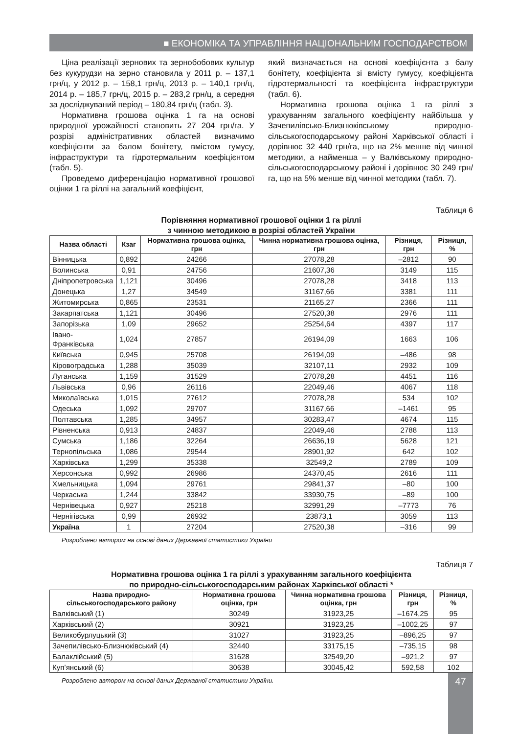■ ЕКОНОМІКА ТА УПРАВЛІННЯ НАЦІОНАЛЬНИМ ГОСПОДАРСТВОМ
Ціна реалізації зернових та зернобобових культур без кукурудзи на зерно становила у 2011 р. – 137,1 грн/ц, у 2012 р. – 158,1 грн/ц, 2013 р. – 140,1 грн/ц, 2014 р. – 185,7 грн/ц, 2015 р. – 283,2 грн/ц, а середня за досліджуваний період – 180,84 грн/ц (табл. 3).
Нормативна грошова оцінка 1 га на основі природної урожайності становить 27 204 грн/га. У розрізі адміністративних областей визначимо коефіцієнти за балом бонітету, вмістом гумусу, інфраструктури та гідротермальним коефіцієнтом (табл. 5).
Проведемо диференціацію нормативної грошової оцінки 1 га ріллі на загальний коефіцієнт,
який визначається на основі коефіцієнта з балу бонітету, коефіцієнта зі вмісту гумусу, коефіцієнта гідротермальності та коефіцієнта інфраструктури (табл. 6).
Нормативна грошова оцінка 1 га ріллі з урахуванням загального коефіцієнту найбільша у Зачепилівсько-Близнюківському природно-сільськогосподарському районі Харківської області і дорівнює 32 440 грн/га, що на 2% менше від чинної методики, а найменша – у Валківському природно-сільськогосподарському районі і дорівнює 30 249 грн/га, що на 5% менше від чинної методики (табл. 7).
Таблиця 6
Порівняння нормативної грошової оцінки 1 га ріллі
з чинною методикою в розрізі областей України
| Назва області | Кзаг | Нормативна грошова оцінка, грн | Чинна нормативна грошова оцінка, грн | Різниця, грн | Різниця, % |
| --- | --- | --- | --- | --- | --- |
| Вінницька | 0,892 | 24266 | 27078,28 | –2812 | 90 |
| Волинська | 0,91 | 24756 | 21607,36 | 3149 | 115 |
| Дніпропетровська | 1,121 | 30496 | 27078,28 | 3418 | 113 |
| Донецька | 1,27 | 34549 | 31167,66 | 3381 | 111 |
| Житомирська | 0,865 | 23531 | 21165,27 | 2366 | 111 |
| Закарпатська | 1,121 | 30496 | 27520,38 | 2976 | 111 |
| Запорізька | 1,09 | 29652 | 25254,64 | 4397 | 117 |
| Івано-Франківська | 1,024 | 27857 | 26194,09 | 1663 | 106 |
| Київська | 0,945 | 25708 | 26194,09 | –486 | 98 |
| Кіровоградська | 1,288 | 35039 | 32107,11 | 2932 | 109 |
| Луганська | 1,159 | 31529 | 27078,28 | 4451 | 116 |
| Львівська | 0,96 | 26116 | 22049,46 | 4067 | 118 |
| Миколаївська | 1,015 | 27612 | 27078,28 | 534 | 102 |
| Одеська | 1,092 | 29707 | 31167,66 | –1461 | 95 |
| Полтавська | 1,285 | 34957 | 30283,47 | 4674 | 115 |
| Рівненська | 0,913 | 24837 | 22049,46 | 2788 | 113 |
| Сумська | 1,186 | 32264 | 26636,19 | 5628 | 121 |
| Тернопільська | 1,086 | 29544 | 28901,92 | 642 | 102 |
| Харківська | 1,299 | 35338 | 32549,2 | 2789 | 109 |
| Херсонська | 0,992 | 26986 | 24370,45 | 2616 | 111 |
| Хмельницька | 1,094 | 29761 | 29841,37 | –80 | 100 |
| Черкаська | 1,244 | 33842 | 33930,75 | –89 | 100 |
| Чернівецька | 0,927 | 25218 | 32991,29 | –7773 | 76 |
| Чернігівська | 0,99 | 26932 | 23873,1 | 3059 | 113 |
| Україна | 1 | 27204 | 27520,38 | –316 | 99 |
Розроблено автором на основі даних Державної статистики України
Таблиця 7
Нормативна грошова оцінка 1 га ріллі з урахуванням загального коефіцієнта
по природно-сільськогосподарським районах Харківської області *
| Назва природно-сільськогосподарського району | Нормативна грошова оцінка, грн | Чинна нормативна грошова оцінка, грн | Різниця, грн | Різниця, % |
| --- | --- | --- | --- | --- |
| Валківський (1) | 30249 | 31923,25 | –1674,25 | 95 |
| Харківський (2) | 30921 | 31923,25 | –1002,25 | 97 |
| Великобурлуцький (3) | 31027 | 31923,25 | –896,25 | 97 |
| Зачепилівсько-Близнюківський (4) | 32440 | 33175,15 | –735,15 | 98 |
| Балаклійський (5) | 31628 | 32549,20 | –921,2 | 97 |
| Куп’янський (6) | 30638 | 30045,42 | 592,58 | 102 |
Розроблено автором на основі даних Державної статистики України.
47